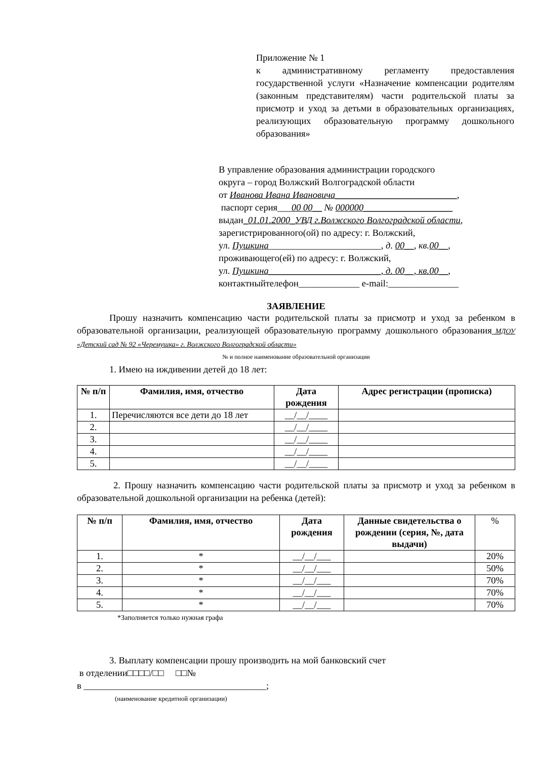Приложение № 1
к административному регламенту предоставления государственной услуги «Назначение компенсации родителям (законным представителям) части родительской платы за присмотр и уход за детьми в образовательных организациях, реализующих образовательную программу дошкольного образования»
В управление образования администрации городского
округа – город Волжский Волгоградской области
от Иванова Ивана Ивановича__________________________,
паспорт серия___00 00__ № 000000___________________
выдан_01.01.2000_УВД г.Волжского Волгоградской области,
зарегистрированного(ой) по адресу: г. Волжский,
ул. Пушкина________________________, д. 00__, кв.00__,
проживающего(ей) по адресу: г. Волжский,
ул. Пушкина________________________, д. 00__, кв.00__,
контактныйтелефон_____________ e-mail:_______________
ЗАЯВЛЕНИЕ
Прошу назначить компенсацию части родительской платы за присмотр и уход за ребенком в образовательной организации, реализующей образовательную программу дошкольного образования_МДОУ «Детский сад № 92 «Черемушка» г. Волжского Волгоградской области»
№ и полное наименование образовательной организации
1. Имею на иждивении детей до 18 лет:
| № п/п | Фамилия, имя, отчество | Дата рождения | Адрес регистрации (прописка) |
| --- | --- | --- | --- |
| 1. | Перечисляются все дети до 18 лет | __/__/____ | |
| 2. | | __/__/____ | |
| 3. | | __/__/____ | |
| 4. | | __/__/____ | |
| 5. | | __/__/____ | |
2. Прошу назначить компенсацию части родительской платы за присмотр и уход за ребенком в образовательной дошкольной организации на ребенка (детей):
| № п/п | Фамилия, имя, отчество | Дата рождения | Данные свидетельства о рождении (серия, №, дата выдачи) | % |
| --- | --- | --- | --- | --- |
| 1. | * | __/__/___ | | 20% |
| 2. | * | __/__/___ | | 50% |
| 3. | * | __/__/___ | | 70% |
| 4. | * | __/__/___ | | 70% |
| 5. | * | __/__/___ | | 70% |
*Заполняется только нужная графа
3. Выплату компенсации прошу производить на мой банковский счет
в отделении□□□□/□□ □□№
в _______________________________________;
(наименование кредитной организации)